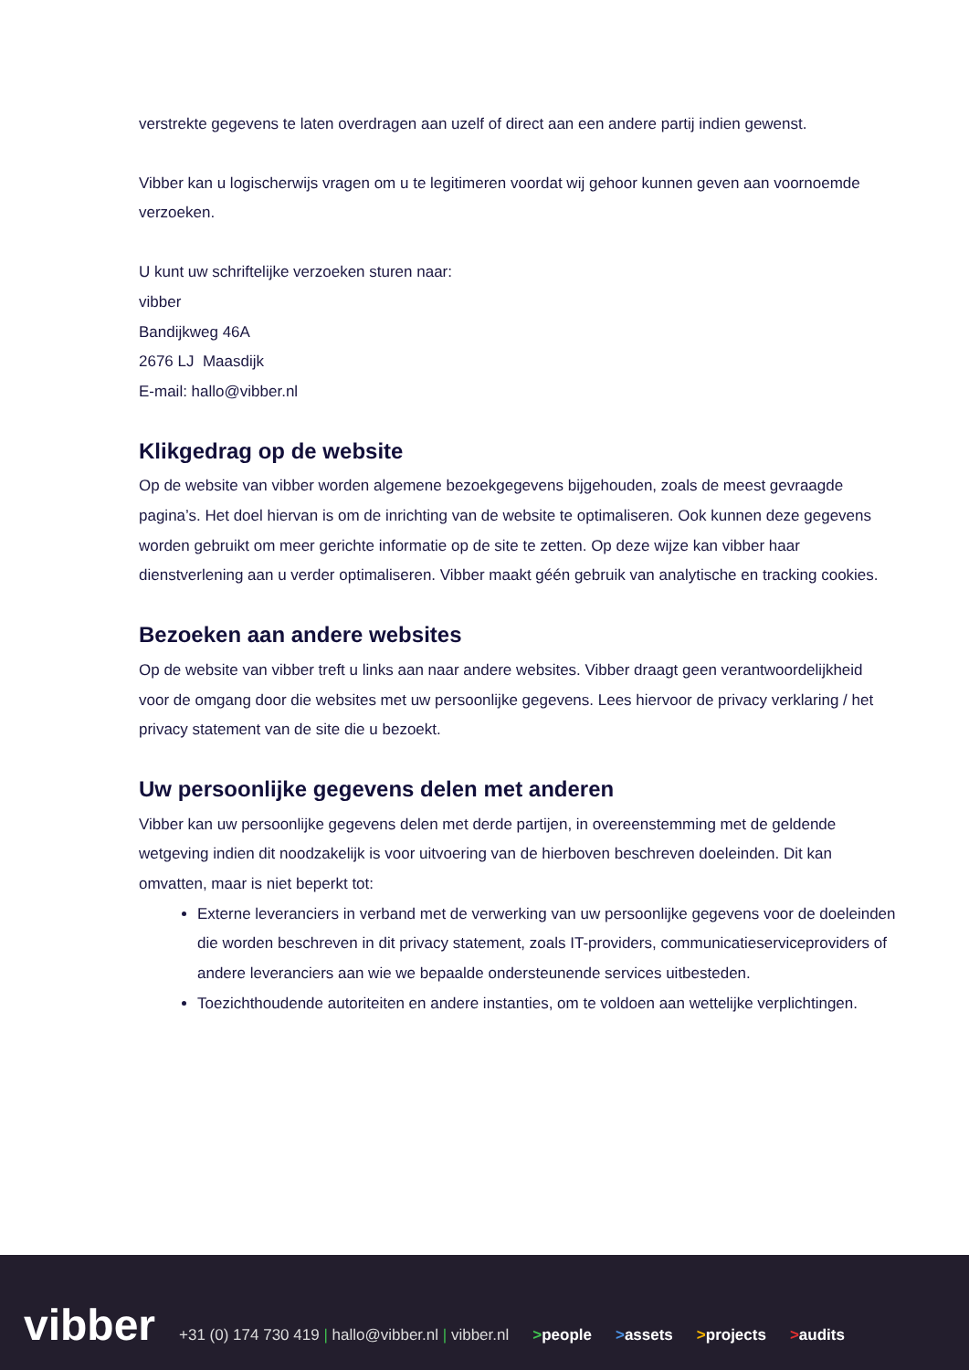verstrekte gegevens te laten overdragen aan uzelf of direct aan een andere partij indien gewenst.
Vibber kan u logischerwijs vragen om u te legitimeren voordat wij gehoor kunnen geven aan voornoemde verzoeken.
U kunt uw schriftelijke verzoeken sturen naar:
vibber
Bandijkweg 46A
2676 LJ Maasdijk
E-mail: hallo@vibber.nl
Klikgedrag op de website
Op de website van vibber worden algemene bezoekgegevens bijgehouden, zoals de meest gevraagde pagina’s. Het doel hiervan is om de inrichting van de website te optimaliseren. Ook kunnen deze gegevens worden gebruikt om meer gerichte informatie op de site te zetten. Op deze wijze kan vibber haar dienstverlening aan u verder optimaliseren. Vibber maakt géén gebruik van analytische en tracking cookies.
Bezoeken aan andere websites
Op de website van vibber treft u links aan naar andere websites. Vibber draagt geen verantwoordelijkheid voor de omgang door die websites met uw persoonlijke gegevens. Lees hiervoor de privacy verklaring / het privacy statement van de site die u bezoekt.
Uw persoonlijke gegevens delen met anderen
Vibber kan uw persoonlijke gegevens delen met derde partijen, in overeenstemming met de geldende wetgeving indien dit noodzakelijk is voor uitvoering van de hierboven beschreven doeleinden. Dit kan omvatten, maar is niet beperkt tot:
Externe leveranciers in verband met de verwerking van uw persoonlijke gegevens voor de doeleinden die worden beschreven in dit privacy statement, zoals IT-providers, communicatieserviceproviders of andere leveranciers aan wie we bepaalde ondersteunende services uitbesteden.
Toezichthoudende autoriteiten en andere instanties, om te voldoen aan wettelijke verplichtingen.
vibber
+31 (0) 174 730 419 | hallo@vibber.nl | vibber.nl
>people
>assets
>projects
>audits